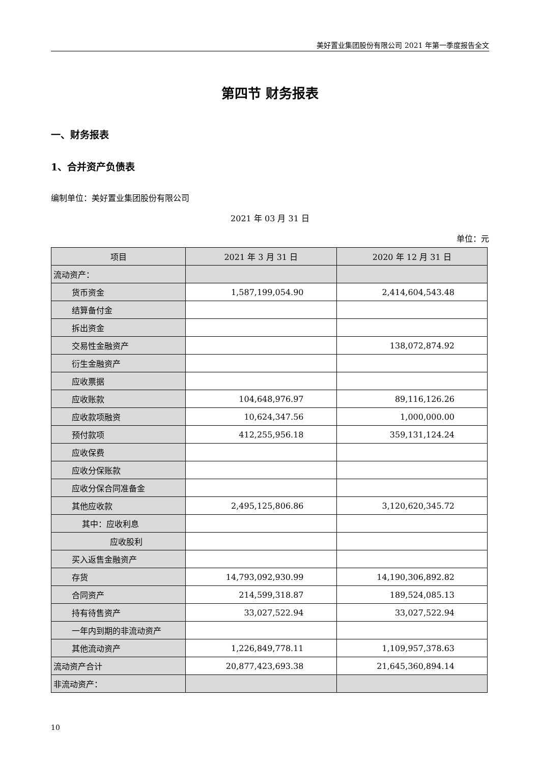美好置业集团股份有限公司 2021 年第一季度报告全文
第四节 财务报表
一、财务报表
1、合并资产负债表
编制单位：美好置业集团股份有限公司
2021 年 03 月 31 日
单位：元
| 项目 | 2021 年 3 月 31 日 | 2020 年 12 月 31 日 |
| --- | --- | --- |
| 流动资产： | | |
| 货币资金 | 1,587,199,054.90 | 2,414,604,543.48 |
| 结算备付金 | | |
| 拆出资金 | | |
| 交易性金融资产 | | 138,072,874.92 |
| 衍生金融资产 | | |
| 应收票据 | | |
| 应收账款 | 104,648,976.97 | 89,116,126.26 |
| 应收款项融资 | 10,624,347.56 | 1,000,000.00 |
| 预付款项 | 412,255,956.18 | 359,131,124.24 |
| 应收保费 | | |
| 应收分保账款 | | |
| 应收分保合同准备金 | | |
| 其他应收款 | 2,495,125,806.86 | 3,120,620,345.72 |
| 其中：应收利息 | | |
| 应收股利 | | |
| 买入返售金融资产 | | |
| 存货 | 14,793,092,930.99 | 14,190,306,892.82 |
| 合同资产 | 214,599,318.87 | 189,524,085.13 |
| 持有待售资产 | 33,027,522.94 | 33,027,522.94 |
| 一年内到期的非流动资产 | | |
| 其他流动资产 | 1,226,849,778.11 | 1,109,957,378.63 |
| 流动资产合计 | 20,877,423,693.38 | 21,645,360,894.14 |
| 非流动资产： | | |
10